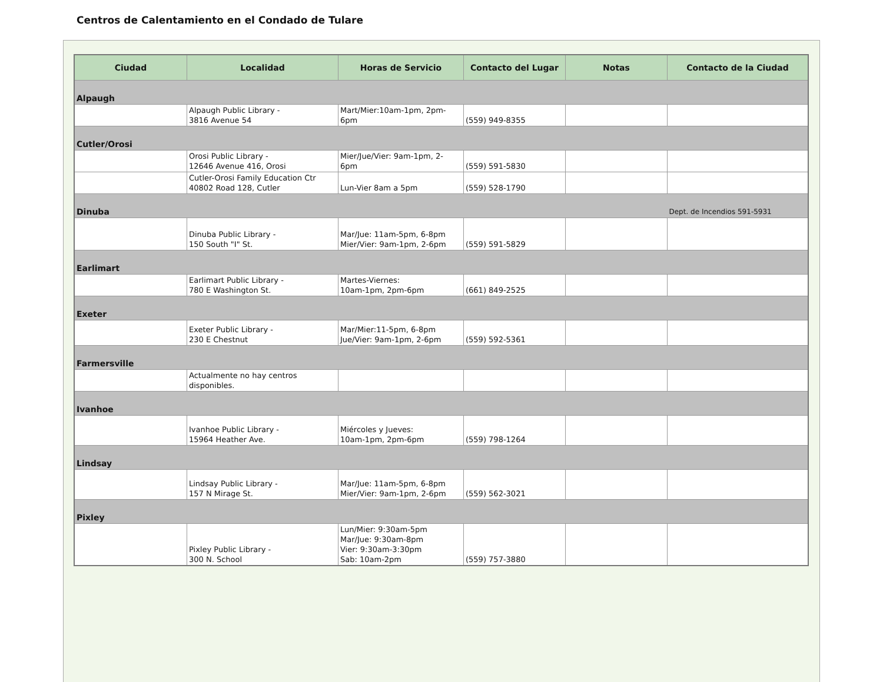Centros de Calentamiento en el Condado de Tulare
| Ciudad | Localidad | Horas de Servicio | Contacto del Lugar | Notas | Contacto de la Ciudad |
| --- | --- | --- | --- | --- | --- |
| Alpaugh | | | | | |
| | Alpaugh Public Library - 3816 Avenue 54 | Mart/Mier:10am-1pm, 2pm- 6pm | (559) 949-8355 | | |
| Cutler/Orosi | | | | | |
| | Orosi Public Library - 12646 Avenue 416, Orosi | Mier/Jue/Vier: 9am-1pm, 2- 6pm | (559) 591-5830 | | |
| | Cutler-Orosi Family Education Ctr 40802 Road 128, Cutler | Lun-Vier 8am a 5pm | (559) 528-1790 | | |
| Dinuba | | | | | Dept. de Incendios 591-5931 |
| | Dinuba Public Library - 150 South "I" St. | Mar/Jue: 11am-5pm, 6-8pm Mier/Vier: 9am-1pm, 2-6pm | (559) 591-5829 | | |
| Earlimart | | | | | |
| | Earlimart Public Library - 780 E Washington St. | Martes-Viernes: 10am-1pm, 2pm-6pm | (661) 849-2525 | | |
| Exeter | | | | | |
| | Exeter Public Library - 230 E Chestnut | Mar/Mier:11-5pm, 6-8pm Jue/Vier: 9am-1pm, 2-6pm | (559) 592-5361 | | |
| Farmersville | | | | | |
| | Actualmente no hay centros disponibles. | | | | |
| Ivanhoe | | | | | |
| | Ivanhoe Public Library - 15964 Heather Ave. | Miércoles y Jueves: 10am-1pm, 2pm-6pm | (559) 798-1264 | | |
| Lindsay | | | | | |
| | Lindsay Public Library - 157 N Mirage St. | Mar/Jue: 11am-5pm, 6-8pm Mier/Vier: 9am-1pm, 2-6pm | (559) 562-3021 | | |
| Pixley | | | | | |
| | Pixley Public Library - 300 N. School | Lun/Mier: 9:30am-5pm Mar/Jue: 9:30am-8pm Vier: 9:30am-3:30pm Sab: 10am-2pm | (559) 757-3880 | | |